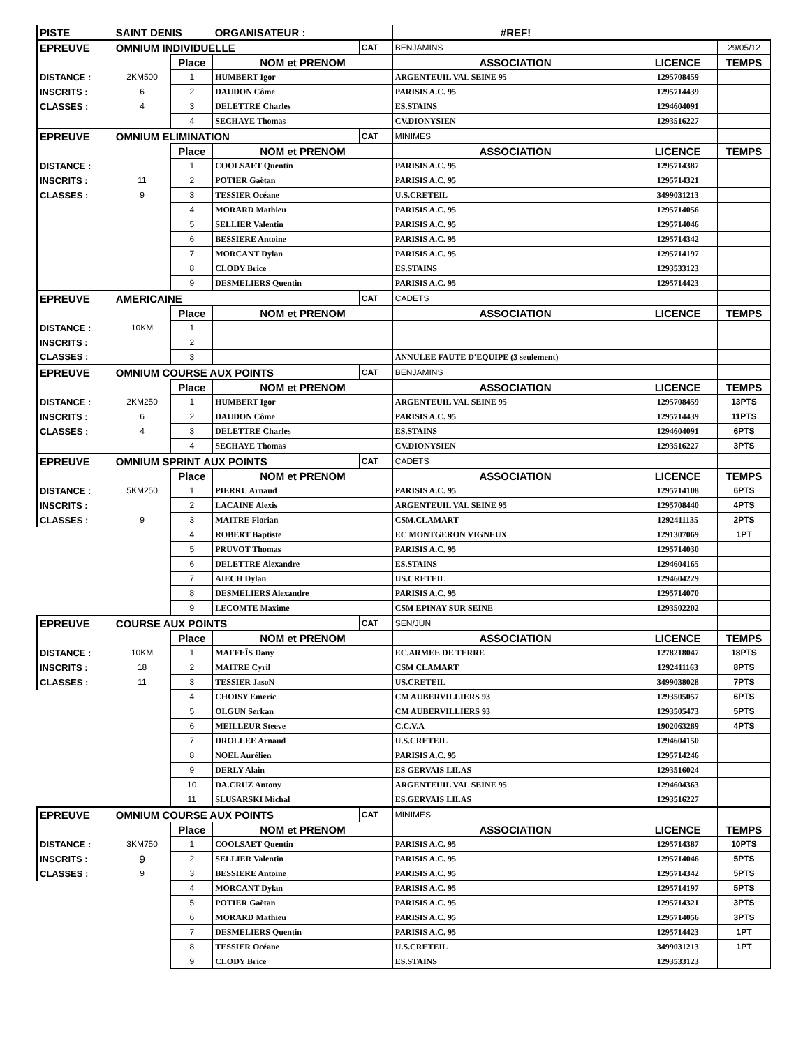| PISTE | SAINT DENIS | | ORGANISATEUR : | | #REF! | | |
| EPREUVE | OMNIUM INDIVIDUELLE | | | CAT | BENJAMINS | | 29/05/12 |
| | | Place | NOM et PRENOM | | ASSOCIATION | LICENCE | TEMPS |
| DISTANCE : | 2KM500 | 1 | HUMBERT Igor | | ARGENTEUIL VAL SEINE 95 | 1295708459 | |
| INSCRITS : | 6 | 2 | DAUDON Côme | | PARISIS A.C. 95 | 1295714439 | |
| CLASSES : | 4 | 3 | DELETTRE Charles | | ES.STAINS | 1294604091 | |
| | | 4 | SECHAYE Thomas | | CV.DIONYSIEN | 1293516227 | |
| EPREUVE | OMNIUM ELIMINATION | | | CAT | MINIMES | | |
| | | Place | NOM et PRENOM | | ASSOCIATION | LICENCE | TEMPS |
| DISTANCE : | | 1 | COOLSAET Quentin | | PARISIS A.C. 95 | 1295714387 | |
| INSCRITS : | 11 | 2 | POTIER Gaëtan | | PARISIS A.C. 95 | 1295714321 | |
| CLASSES : | 9 | 3 | TESSIER Océane | | U.S.CRETEIL | 3499031213 | |
| | | 4 | MORARD Mathieu | | PARISIS A.C. 95 | 1295714056 | |
| | | 5 | SELLIER Valentin | | PARISIS A.C. 95 | 1295714046 | |
| | | 6 | BESSIERE Antoine | | PARISIS A.C. 95 | 1295714342 | |
| | | 7 | MORCANT Dylan | | PARISIS A.C. 95 | 1295714197 | |
| | | 8 | CLODY Brice | | ES.STAINS | 1293533123 | |
| | | 9 | DESMELIERS Quentin | | PARISIS A.C. 95 | 1295714423 | |
| EPREUVE | AMERICAINE | | | CAT | CADETS | | |
| | | Place | NOM et PRENOM | | ASSOCIATION | LICENCE | TEMPS |
| DISTANCE : | 10KM | 1 | | | | | |
| INSCRITS : | | 2 | | | | | |
| CLASSES : | | 3 | | | ANNULEE FAUTE D'EQUIPE (3 seulement) | | |
| EPREUVE | OMNIUM COURSE AUX POINTS | | | CAT | BENJAMINS | | |
| | | Place | NOM et PRENOM | | ASSOCIATION | LICENCE | TEMPS |
| DISTANCE : | 2KM250 | 1 | HUMBERT Igor | | ARGENTEUIL VAL SEINE 95 | 1295708459 | 13PTS |
| INSCRITS : | 6 | 2 | DAUDON Côme | | PARISIS A.C. 95 | 1295714439 | 11PTS |
| CLASSES : | 4 | 3 | DELETTRE Charles | | ES.STAINS | 1294604091 | 6PTS |
| | | 4 | SECHAYE Thomas | | CV.DIONYSIEN | 1293516227 | 3PTS |
| EPREUVE | OMNIUM SPRINT AUX POINTS | | | CAT | CADETS | | |
| | | Place | NOM et PRENOM | | ASSOCIATION | LICENCE | TEMPS |
| DISTANCE : | 5KM250 | 1 | PIERRU Arnaud | | PARISIS A.C. 95 | 1295714108 | 6PTS |
| INSCRITS : | | 2 | LACAINE Alexis | | ARGENTEUIL VAL SEINE 95 | 1295708440 | 4PTS |
| CLASSES : | 9 | 3 | MAITRE Florian | | CSM.CLAMART | 1292411135 | 2PTS |
| | | 4 | ROBERT Baptiste | | EC MONTGERON VIGNEUX | 1291307069 | 1PT |
| | | 5 | PRUVOT Thomas | | PARISIS A.C. 95 | 1295714030 | |
| | | 6 | DELETTRE Alexandre | | ES.STAINS | 1294604165 | |
| | | 7 | AIECH Dylan | | US.CRETEIL | 1294604229 | |
| | | 8 | DESMELIERS Alexandre | | PARISIS A.C. 95 | 1295714070 | |
| | | 9 | LECOMTE Maxime | | CSM EPINAY SUR SEINE | 1293502202 | |
| EPREUVE | COURSE AUX POINTS | | | CAT | SEN/JUN | | |
| | | Place | NOM et PRENOM | | ASSOCIATION | LICENCE | TEMPS |
| DISTANCE : | 10KM | 1 | MAFFEÏS Dany | | EC.ARMEE DE TERRE | 1278218047 | 18PTS |
| INSCRITS : | 18 | 2 | MAITRE Cyril | | CSM CLAMART | 1292411163 | 8PTS |
| CLASSES : | 11 | 3 | TESSIER JasoN | | US.CRETEIL | 3499038028 | 7PTS |
| | | 4 | CHOISY Emeric | | CM AUBERVILLIERS 93 | 1293505057 | 6PTS |
| | | 5 | OLGUN Serkan | | CM AUBERVILLIERS 93 | 1293505473 | 5PTS |
| | | 6 | MEILLEUR Steeve | | C.C.V.A | 1902063289 | 4PTS |
| | | 7 | DROLLEE Arnaud | | U.S.CRETEIL | 1294604150 | |
| | | 8 | NOEL Aurélien | | PARISIS A.C. 95 | 1295714246 | |
| | | 9 | DERLY Alain | | ES GERVAIS LILAS | 1293516024 | |
| | | 10 | DA.CRUZ Antony | | ARGENTEUIL VAL SEINE 95 | 1294604363 | |
| | | 11 | SLUSARSKI Michal | | ES.GERVAIS LILAS | 1293516227 | |
| EPREUVE | OMNIUM COURSE AUX POINTS | | | CAT | MINIMES | | |
| | | Place | NOM et PRENOM | | ASSOCIATION | LICENCE | TEMPS |
| DISTANCE : | 3KM750 | 1 | COOLSAET Quentin | | PARISIS A.C. 95 | 1295714387 | 10PTS |
| INSCRITS : | 9 | 2 | SELLIER Valentin | | PARISIS A.C. 95 | 1295714046 | 5PTS |
| CLASSES : | 9 | 3 | BESSIERE Antoine | | PARISIS A.C. 95 | 1295714342 | 5PTS |
| | | 4 | MORCANT Dylan | | PARISIS A.C. 95 | 1295714197 | 5PTS |
| | | 5 | POTIER Gaëtan | | PARISIS A.C. 95 | 1295714321 | 3PTS |
| | | 6 | MORARD Mathieu | | PARISIS A.C. 95 | 1295714056 | 3PTS |
| | | 7 | DESMELIERS Quentin | | PARISIS A.C. 95 | 1295714423 | 1PT |
| | | 8 | TESSIER Océane | | U.S.CRETEIL | 3499031213 | 1PT |
| | | 9 | CLODY Brice | | ES.STAINS | 1293533123 | |